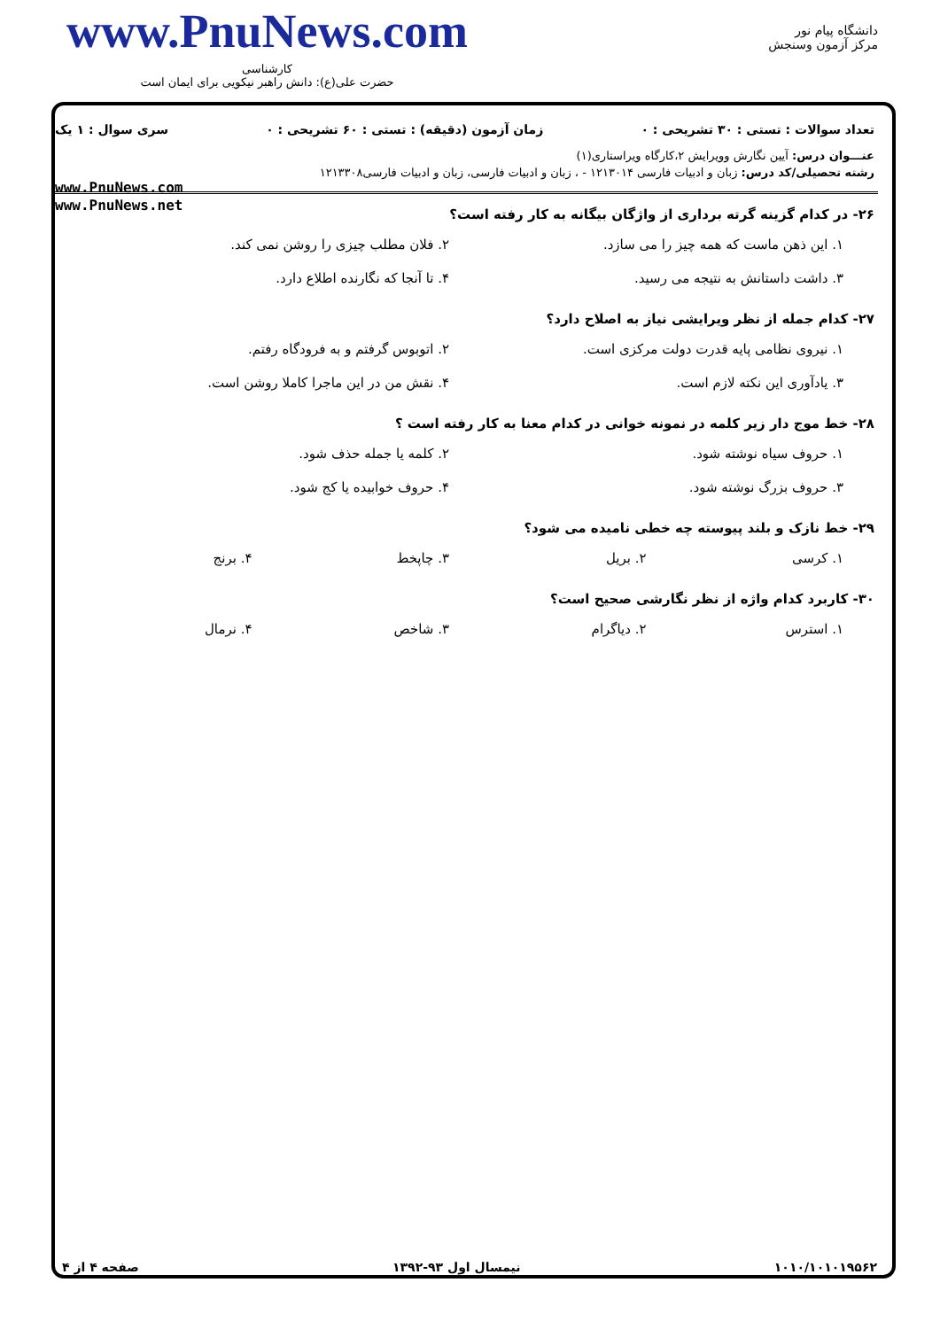www.PnuNews.com
کارشناسی
حضرت علی(ع): دانش راهبر نیکویی برای ایمان است
دانشگاه پیام نور
مرکز آزمون وسنجش
تعداد سوالات : تستی : ۳۰ تشریحی : ۰ زمان آزمون (دقیقه) : تستی : ۶۰ تشریحی : ۰ سری سوال : ۱ یک
عنـــوان درس: آیین نگارش وویرایش ۲،کارگاه ویراستاری(۱)
رشته تحصیلی/کد درس: زبان و ادبیات فارسی ۱۲۱۳۰۱۴ - ، زبان و ادبیات فارسی، زبان و ادبیات فارسی۱۲۱۳۳۰۸
www.PnuNews.com
www.PnuNews.net
۲۶- در کدام گزینه گرته برداری از واژگان بیگانه به کار رفته است؟
۱. این ذهن ماست که همه چیز را می سازد. ۲. فلان مطلب چیزی را روشن نمی کند. ۳. داشت داستانش به نتیجه می رسید. ۴. تا آنجا که نگارنده اطلاع دارد.
۲۷- کدام جمله از نظر ویرایشی نیاز به اصلاح دارد؟
۱. نیروی نظامی پایه قدرت دولت مرکزی است. ۲. اتوبوس گرفتم و به فرودگاه رفتم. ۳. یادآوری این نکته لازم است. ۴. نقش من در این ماجرا کاملا روشن است.
۲۸- خط موج دار زیر کلمه در نمونه خوانی در کدام معنا به کار رفته است ؟
۱. حروف سیاه نوشته شود. ۲. کلمه یا جمله حذف شود. ۳. حروف بزرگ نوشته شود. ۴. حروف خوابیده یا کج شود.
۲۹- خط نازک و بلند پیوسته چه خطی نامیده می شود؟
۱. کرسی ۲. بریل ۳. چاپخط ۴. برنج
۳۰- کاربرد کدام واژه از نظر نگارشی صحیح است؟
۱. استرس ۲. دیاگرام ۳. شاخص ۴. نرمال
۱۰۱۰/۱۰۱۰۱۹۵۶۲ نیمسال اول ۹۳-۱۳۹۲ صفحه ۴ از ۴